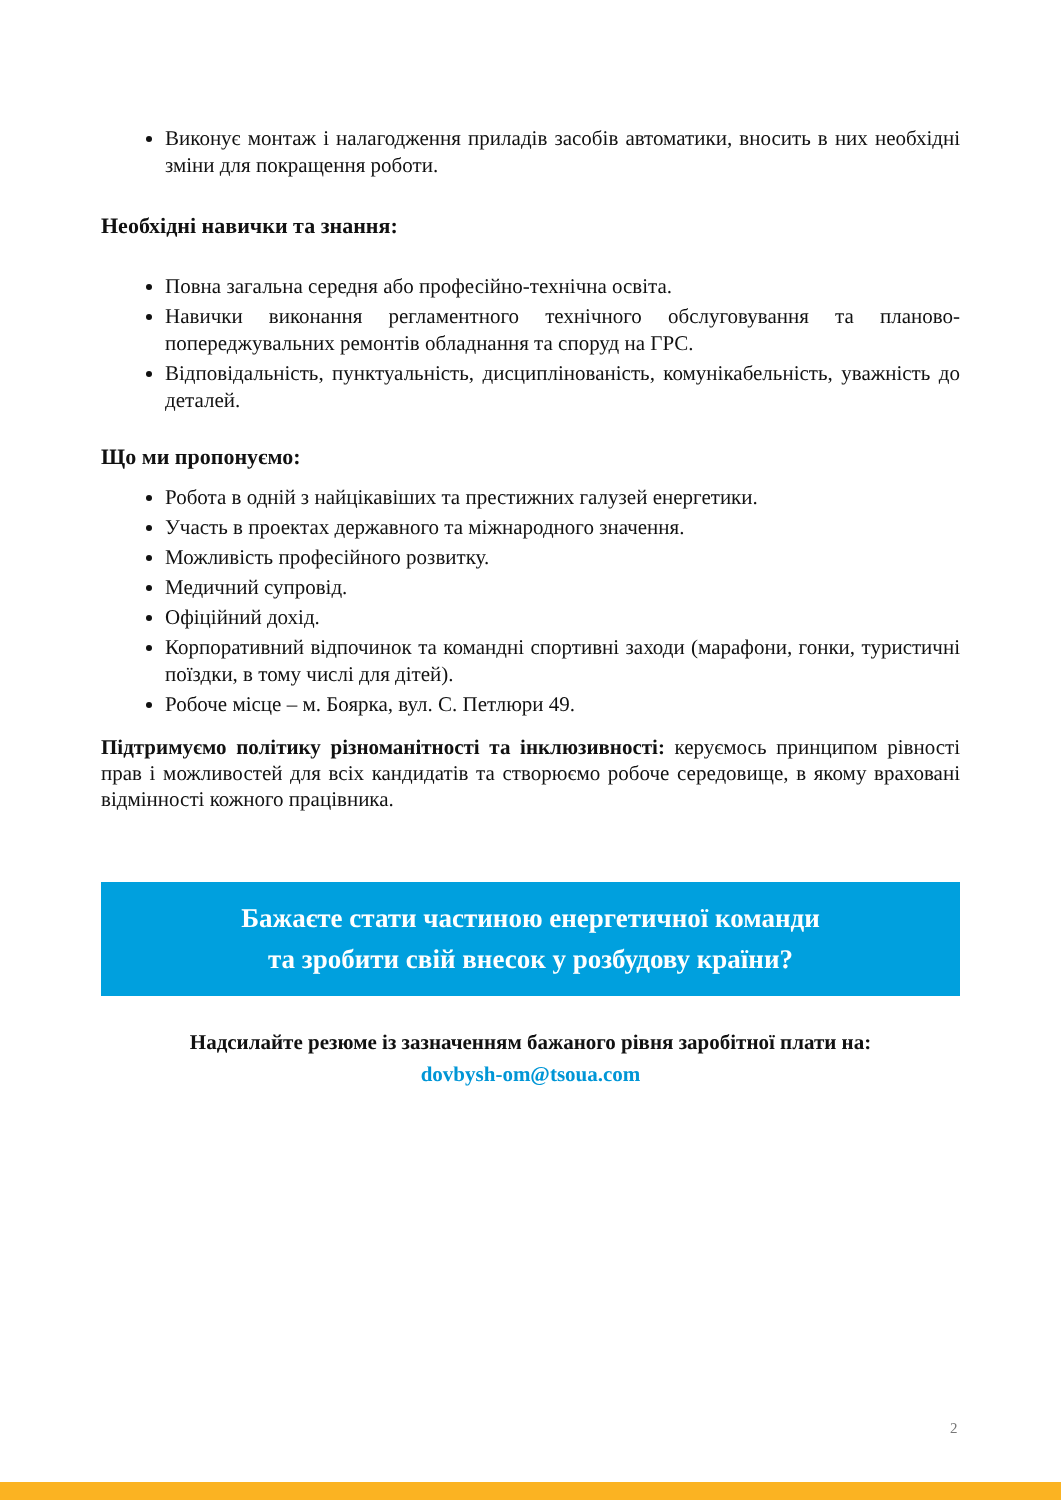Виконує монтаж і налагодження приладів засобів автоматики, вносить в них необхідні зміни для покращення роботи.
Необхідні навички та знання:
Повна загальна середня або професійно-технічна освіта.
Навички виконання регламентного технічного обслуговування та планово-попереджувальних ремонтів обладнання та споруд на ГРС.
Відповідальність, пунктуальність, дисциплінованість, комунікабельність, уважність до деталей.
Що ми пропонуємо:
Робота в одній з найцікавіших та престижних галузей енергетики.
Участь в проектах державного та міжнародного значення.
Можливість професійного розвитку.
Медичний супровід.
Офіційний дохід.
Корпоративний відпочинок та командні спортивні заходи (марафони, гонки, туристичні поїздки, в тому числі для дітей).
Робоче місце – м. Боярка, вул. С. Петлюри 49.
Підтримуємо політику різноманітності та інклюзивності: керуємось принципом рівності прав і можливостей для всіх кандидатів та створюємо робоче середовище, в якому враховані відмінності кожного працівника.
Бажаєте стати частиною енергетичної команди
та зробити свій внесок у розбудову країни?
Надсилайте резюме із зазначенням бажаного рівня заробітної плати на:
dovbysh-om@tsoua.com
2